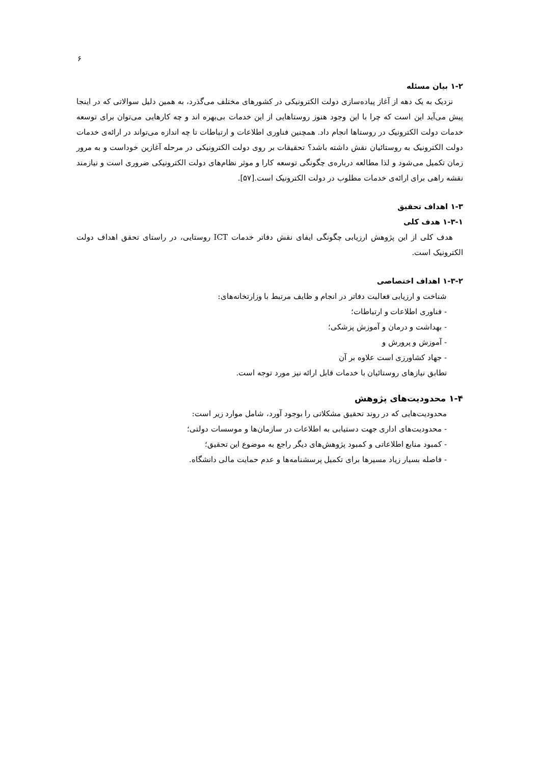۶
۱-۲ بیان مسئله
نزدیک به یک دهه از آغاز پیاده‌سازی دولت الکترونیکی در کشورهای مختلف می‌گذرد، به همین دلیل سوالاتی که در اینجا پیش می‌آید این است که چرا با این وجود هنوز روستاهایی از این خدمات بی‌بهره اند و چه کارهایی می‌توان برای توسعه خدمات دولت الکترونیک در روستاها انجام داد. همچنین فناوری اطلاعات و ارتباطات تا چه اندازه می‌تواند در ارائه‌ی خدمات دولت الکترونیک به روستائیان نقش داشته باشد؟ تحقیقات بر روی دولت الکترونیکی در مرحله آغازین خوداست و به مرور زمان تکمیل می‌شود و لذا مطالعه درباره‌ی چگونگی توسعه کارا و موثر نظام‌های دولت الکترونیکی ضروری است و نیازمند نقشه راهی برای ارائه‌ی خدمات مطلوب در دولت الکترونیک است.[۵۷].
۱-۳ اهداف تحقیق
۱-۳-۱ هدف کلی
هدف کلی از این پژوهش ارزیابی چگونگی ایفای نقش دفاتر خدمات ICT روستایی، در راستای تحقق اهداف دولت الکترونیک است.
۱-۳-۲ اهداف اختصاصی
شناخت و ارزیابی فعالیت دفاتر در انجام و ظایف مرتبط با وزارتخانه‌های:
- فناوری اطلاعات و ارتباطات؛
- بهداشت و درمان و آموزش پزشکی؛
- آموزش و پرورش و
- جهاد کشاورزی است علاوه بر آن
تطابق نیازهای روستائیان با خدمات قابل ارائه نیز مورد توجه است.
۱-۴ محدودیت‌های پژوهش
محدودیت‌هایی که در روند تحقیق مشکلاتی را بوجود آورد، شامل موارد زیر است:
- محدودیت‌های اداری جهت دستیابی به اطلاعات در سازمان‌ها و موسسات دولتی؛
- کمبود منابع اطلاعاتی و کمبود پژوهش‌های دیگر راجع به موضوع این تحقیق؛
- فاصله بسیار زیاد مسیرها برای تکمیل پرسشنامه‌ها و عدم حمایت مالی دانشگاه.